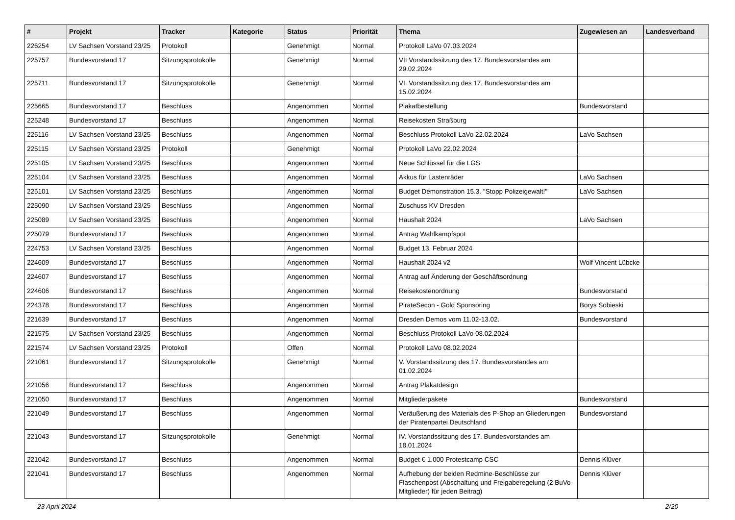| # | Projekt | Tracker | Kategorie | Status | Priorität | Thema | Zugewiesen an | Landesverband |
| --- | --- | --- | --- | --- | --- | --- | --- | --- |
| 226254 | LV Sachsen Vorstand 23/25 | Protokoll | | Genehmigt | Normal | Protokoll LaVo 07.03.2024 | | |
| 225757 | Bundesvorstand 17 | Sitzungsprotokolle | | Genehmigt | Normal | VII Vorstandssitzung des 17. Bundesvorstandes am 29.02.2024 | | |
| 225711 | Bundesvorstand 17 | Sitzungsprotokolle | | Genehmigt | Normal | VI. Vorstandssitzung des 17. Bundesvorstandes am 15.02.2024 | | |
| 225665 | Bundesvorstand 17 | Beschluss | | Angenommen | Normal | Plakatbestellung | Bundesvorstand | |
| 225248 | Bundesvorstand 17 | Beschluss | | Angenommen | Normal | Reisekosten Straßburg | | |
| 225116 | LV Sachsen Vorstand 23/25 | Beschluss | | Angenommen | Normal | Beschluss Protokoll LaVo 22.02.2024 | LaVo Sachsen | |
| 225115 | LV Sachsen Vorstand 23/25 | Protokoll | | Genehmigt | Normal | Protokoll LaVo 22.02.2024 | | |
| 225105 | LV Sachsen Vorstand 23/25 | Beschluss | | Angenommen | Normal | Neue Schlüssel für die LGS | | |
| 225104 | LV Sachsen Vorstand 23/25 | Beschluss | | Angenommen | Normal | Akkus für Lastenräder | LaVo Sachsen | |
| 225101 | LV Sachsen Vorstand 23/25 | Beschluss | | Angenommen | Normal | Budget Demonstration 15.3. "Stopp Polizeigewalt!" | LaVo Sachsen | |
| 225090 | LV Sachsen Vorstand 23/25 | Beschluss | | Angenommen | Normal | Zuschuss KV Dresden | | |
| 225089 | LV Sachsen Vorstand 23/25 | Beschluss | | Angenommen | Normal | Haushalt 2024 | LaVo Sachsen | |
| 225079 | Bundesvorstand 17 | Beschluss | | Angenommen | Normal | Antrag Wahlkampfspot | | |
| 224753 | LV Sachsen Vorstand 23/25 | Beschluss | | Angenommen | Normal | Budget 13. Februar 2024 | | |
| 224609 | Bundesvorstand 17 | Beschluss | | Angenommen | Normal | Haushalt 2024 v2 | Wolf Vincent Lübcke | |
| 224607 | Bundesvorstand 17 | Beschluss | | Angenommen | Normal | Antrag auf Änderung der Geschäftsordnung | | |
| 224606 | Bundesvorstand 17 | Beschluss | | Angenommen | Normal | Reisekostenordnung | Bundesvorstand | |
| 224378 | Bundesvorstand 17 | Beschluss | | Angenommen | Normal | PirateSecon - Gold Sponsoring | Borys Sobieski | |
| 221639 | Bundesvorstand 17 | Beschluss | | Angenommen | Normal | Dresden Demos vom 11.02-13.02. | Bundesvorstand | |
| 221575 | LV Sachsen Vorstand 23/25 | Beschluss | | Angenommen | Normal | Beschluss Protokoll LaVo 08.02.2024 | | |
| 221574 | LV Sachsen Vorstand 23/25 | Protokoll | | Offen | Normal | Protokoll LaVo 08.02.2024 | | |
| 221061 | Bundesvorstand 17 | Sitzungsprotokolle | | Genehmigt | Normal | V. Vorstandssitzung des 17. Bundesvorstandes am 01.02.2024 | | |
| 221056 | Bundesvorstand 17 | Beschluss | | Angenommen | Normal | Antrag Plakatdesign | | |
| 221050 | Bundesvorstand 17 | Beschluss | | Angenommen | Normal | Mitgliederpakete | Bundesvorstand | |
| 221049 | Bundesvorstand 17 | Beschluss | | Angenommen | Normal | Veräußerung des Materials des P-Shop an Gliederungen der Piratenpartei Deutschland | Bundesvorstand | |
| 221043 | Bundesvorstand 17 | Sitzungsprotokolle | | Genehmigt | Normal | IV. Vorstandssitzung des 17. Bundesvorstandes am 18.01.2024 | | |
| 221042 | Bundesvorstand 17 | Beschluss | | Angenommen | Normal | Budget € 1.000 Protestcamp CSC | Dennis Klüver | |
| 221041 | Bundesvorstand 17 | Beschluss | | Angenommen | Normal | Aufhebung der beiden Redmine-Beschlüsse zur Flaschenpost (Abschaltung und Freigaberegelung (2 BuVo-Mitglieder) für jeden Beitrag) | Dennis Klüver | |
23 April 2024 2/20